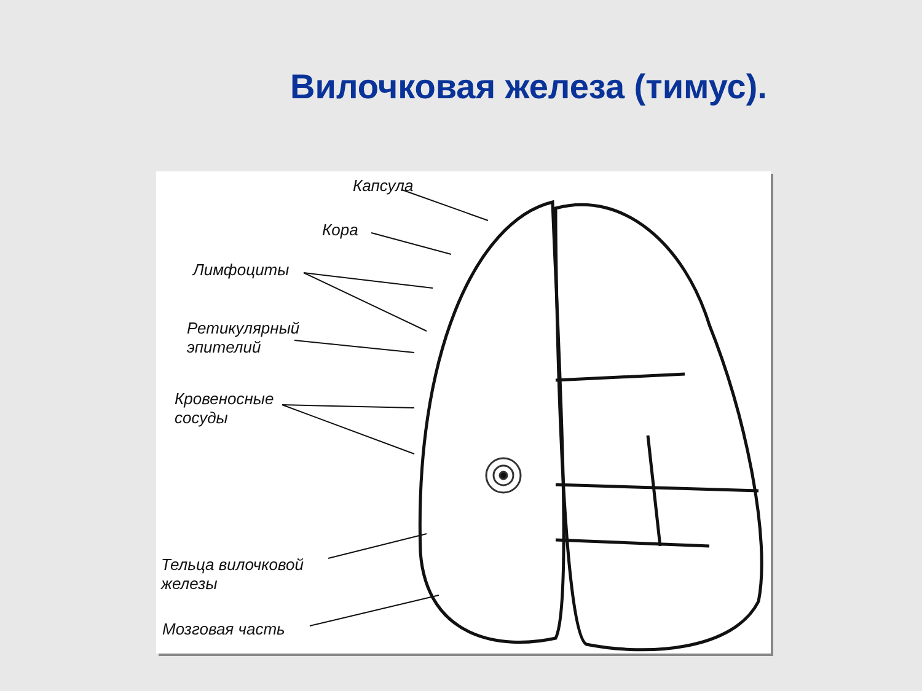Вилочковая железа (тимус).
Капсула
Кора
Лимфоциты
Ретикулярный
эпителий
Кровеносные
сосуды
Тельца вилочковой
железы
Мозговая часть